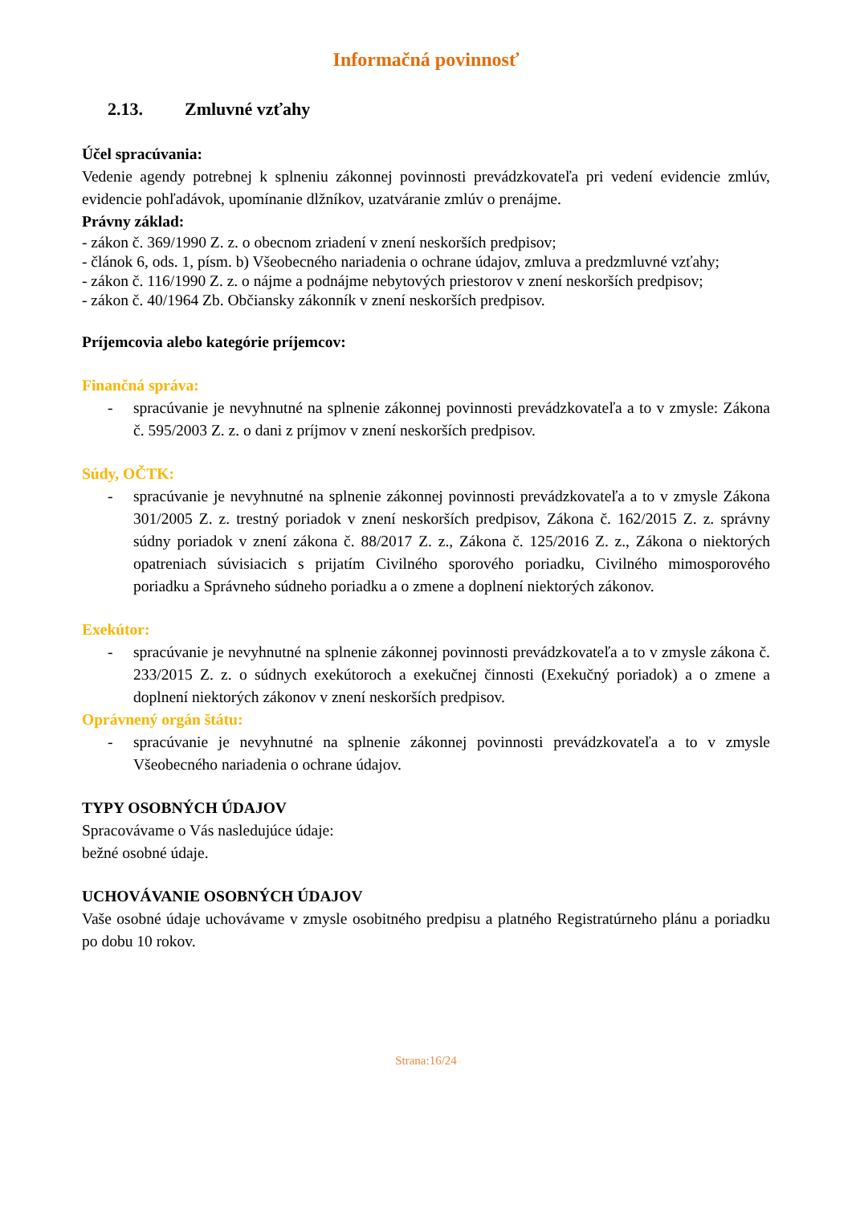Informačná povinnosť
2.13. Zmluvné vzťahy
Účel spracúvania:
Vedenie agendy potrebnej k splneniu zákonnej povinnosti prevádzkovateľa pri vedení evidencie zmlúv, evidencie pohľadávok, upomínanie dlžníkov, uzatváranie zmlúv o prenájme.
Právny základ:
- zákon č. 369/1990 Z. z. o obecnom zriadení v znení neskorších predpisov;
- článok 6, ods. 1, písm. b) Všeobecného nariadenia o ochrane údajov, zmluva a predzmluvné vzťahy;
- zákon č. 116/1990 Z. z. o nájme a podnájme nebytových priestorov v znení neskorších predpisov;
- zákon č. 40/1964 Zb. Občiansky zákonník v znení neskorších predpisov.
Príjemcovia alebo kategórie príjemcov:
Finančná správa:
- spracúvanie je nevyhnutné na splnenie zákonnej povinnosti prevádzkovateľa a to v zmysle: Zákona č. 595/2003 Z. z. o dani z príjmov v znení neskorších predpisov.
Súdy, OČTK:
- spracúvanie je nevyhnutné na splnenie zákonnej povinnosti prevádzkovateľa a to v zmysle Zákona 301/2005 Z. z. trestný poriadok v znení neskorších predpisov, Zákona č. 162/2015 Z. z. správny súdny poriadok v znení zákona č. 88/2017 Z. z., Zákona č. 125/2016 Z. z., Zákona o niektorých opatreniach súvisiacich s prijatím Civilného sporového poriadku, Civilného mimosporového poriadku a Správneho súdneho poriadku a o zmene a doplnení niektorých zákonov.
Exekútor:
- spracúvanie je nevyhnutné na splnenie zákonnej povinnosti prevádzkovateľa a to v zmysle zákona č. 233/2015 Z. z. o súdnych exekútoroch a exekučnej činnosti (Exekučný poriadok) a o zmene a doplnení niektorých zákonov v znení neskorších predpisov.
Oprávnený orgán štátu:
- spracúvanie je nevyhnutné na splnenie zákonnej povinnosti prevádzkovateľa a to v zmysle Všeobecného nariadenia o ochrane údajov.
TYPY OSOBNÝCH ÚDAJOV
Spracovávame o Vás nasledujúce údaje:
bežné osobné údaje.
UCHOVÁVANIE OSOBNÝCH ÚDAJOV
Vaše osobné údaje uchovávame v zmysle osobitného predpisu a platného Registratúrneho plánu a poriadku po dobu 10 rokov.
Strana:16/24